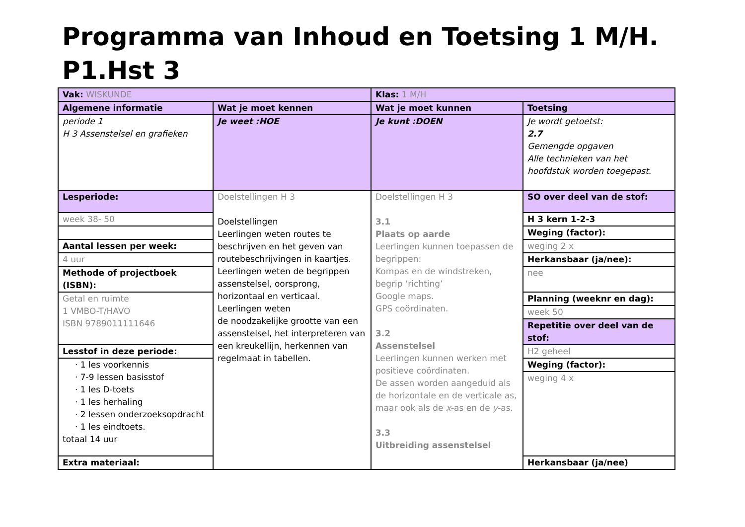Programma van Inhoud en Toetsing 1 M/H. P1.Hst 3
| Vak: WISKUNDE | | Klas: 1 M/H | |
| Algemene informatie | Wat je moet kennen | Wat je moet kunnen | Toetsing |
| periode 1 H 3 Assenstelsel en grafieken | Je weet :HOE | Je kunt :DOEN | Je wordt getoetst: 2.7 Gemengde opgaven Alle technieken van het hoofdstuk worden toegepast. |
| Lesperiode: | Doelstellingen H 3 Doelstellingen Leerlingen weten routes te beschrijven en het geven van routebeschrijvingen in kaartjes. Leerlingen weten de begrippen assenstelsel, oorsprong, horizontaal en verticaal. Leerlingen weten de noodzakelijke grootte van een assenstelsel, het interpreteren van een kreukellijn, herkennen van regelmaat in tabellen. | Doelstellingen H 3 3.1 Plaats op aarde Leerlingen kunnen toepassen de begrippen: Kompas en de windstreken, begrip ‘richting’ Google maps. GPS coördinaten. 3.2 Assenstelsel Leerlingen kunnen werken met positieve coördinaten. De assen worden aangeduid als de horizontale en de verticale as, maar ook als de x -as en de y -as. 3.3 Uitbreiding assenstelsel | SO over deel van de stof: |
| week 38- 50 | | | H 3 kern 1-2-3 |
| | | | Weging (factor): |
| Aantal lessen per week: | | | weging 2 x |
| 4 uur | | | Herkansbaar (ja/nee): |
| Methode of projectboek (ISBN): | | | nee |
| Getal en ruimte 1 VMBO-T/HAVO ISBN 9789011111646 | | | Planning (weeknr en dag): |
| | | | week 50 |
| | | | Repetitie over deel van de stof: |
| Lesstof in deze periode: | | | H2 geheel |
| · 1 les voorkennis · 7-9 lessen basisstof · 1 les D-toets · 1 les herhaling · 2 lessen onderzoeksopdracht · 1 les eindtoets. totaal 14 uur | | | Weging (factor): |
| | | | weging 4 x |
| Extra materiaal: | | | Herkansbaar (ja/nee) |